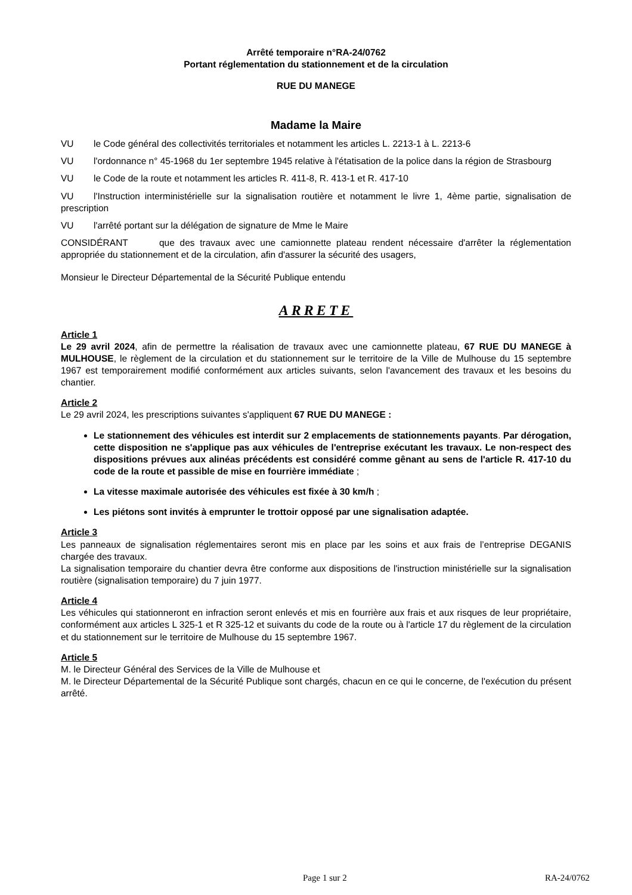Arrêté temporaire n°RA-24/0762
Portant réglementation du stationnement et de la circulation
RUE DU MANEGE
Madame la Maire
VU le Code général des collectivités territoriales et notamment les articles L. 2213-1 à L. 2213-6
VU l'ordonnance n° 45-1968 du 1er septembre 1945 relative à l'étatisation de la police dans la région de Strasbourg
VU le Code de la route et notamment les articles R. 411-8, R. 413-1 et R. 417-10
VU l'Instruction interministérielle sur la signalisation routière et notamment le livre 1, 4ème partie, signalisation de prescription
VU l'arrêté portant sur la délégation de signature de Mme le Maire
CONSIDÉRANT que des travaux avec une camionnette plateau rendent nécessaire d'arrêter la réglementation appropriée du stationnement et de la circulation, afin d'assurer la sécurité des usagers,
Monsieur le Directeur Départemental de la Sécurité Publique entendu
ARRETE
Article 1
Le 29 avril 2024, afin de permettre la réalisation de travaux avec une camionnette plateau, 67 RUE DU MANEGE à MULHOUSE, le règlement de la circulation et du stationnement sur le territoire de la Ville de Mulhouse du 15 septembre 1967 est temporairement modifié conformément aux articles suivants, selon l'avancement des travaux et les besoins du chantier.
Article 2
Le 29 avril 2024, les prescriptions suivantes s'appliquent 67 RUE DU MANEGE :
Le stationnement des véhicules est interdit sur 2 emplacements de stationnements payants. Par dérogation, cette disposition ne s'applique pas aux véhicules de l'entreprise exécutant les travaux. Le non-respect des dispositions prévues aux alinéas précédents est considéré comme gênant au sens de l'article R. 417-10 du code de la route et passible de mise en fourrière immédiate ;
La vitesse maximale autorisée des véhicules est fixée à 30 km/h ;
Les piétons sont invités à emprunter le trottoir opposé par une signalisation adaptée.
Article 3
Les panneaux de signalisation réglementaires seront mis en place par les soins et aux frais de l’entreprise DEGANIS chargée des travaux.
La signalisation temporaire du chantier devra être conforme aux dispositions de l'instruction ministérielle sur la signalisation routière (signalisation temporaire) du 7 juin 1977.
Article 4
Les véhicules qui stationneront en infraction seront enlevés et mis en fourrière aux frais et aux risques de leur propriétaire, conformément aux articles L 325-1 et R 325-12 et suivants du code de la route ou à l'article 17 du règlement de la circulation et du stationnement sur le territoire de Mulhouse du 15 septembre 1967.
Article 5
M. le Directeur Général des Services de la Ville de Mulhouse et
M. le Directeur Départemental de la Sécurité Publique sont chargés, chacun en ce qui le concerne, de l'exécution du présent arrêté.
Page 1 sur 2 RA-24/0762